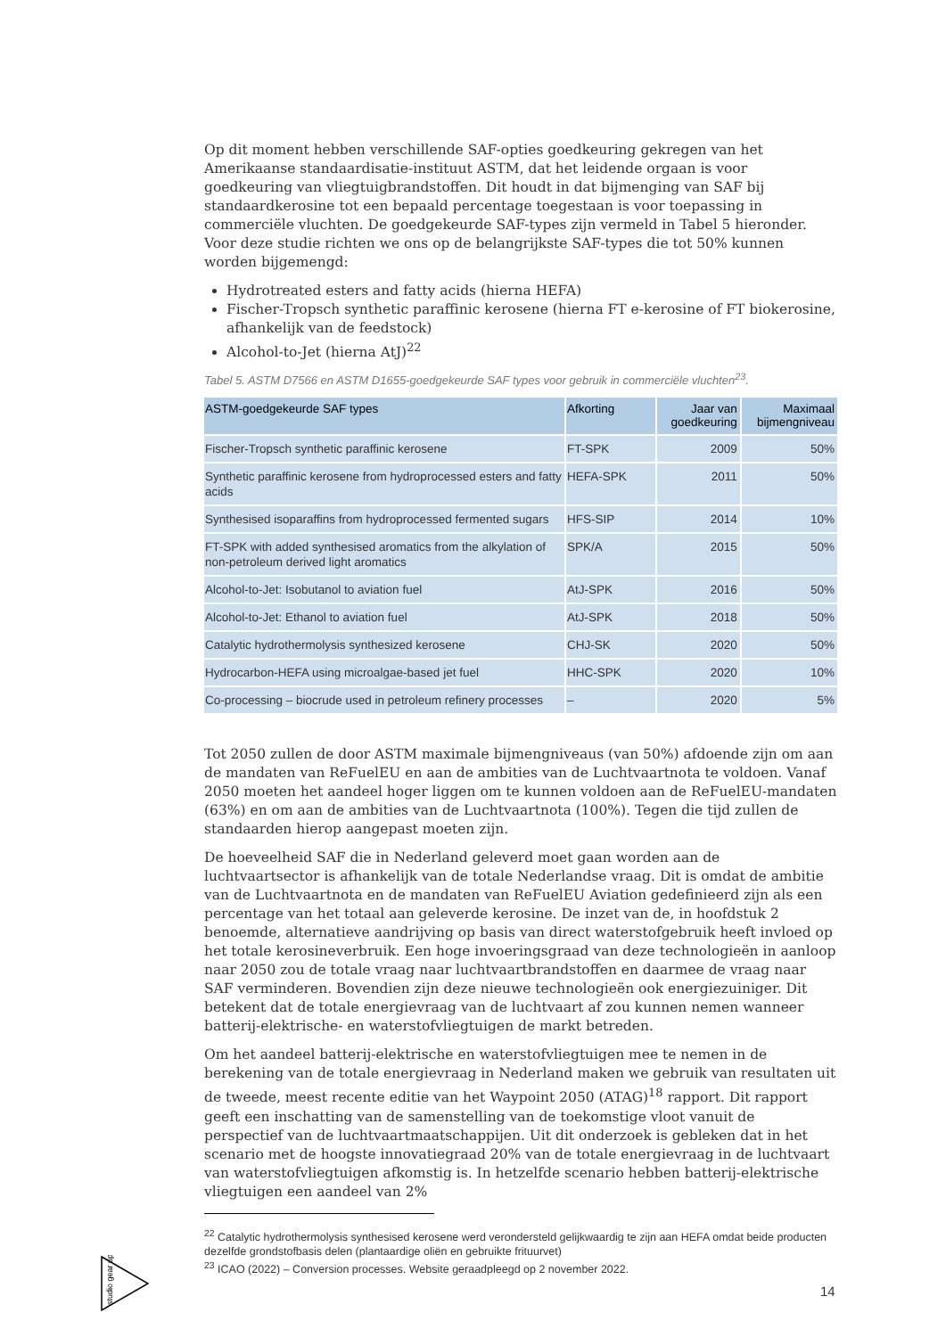Op dit moment hebben verschillende SAF-opties goedkeuring gekregen van het Amerikaanse standaardisatie-instituut ASTM, dat het leidende orgaan is voor goedkeuring van vliegtuigbrandstoffen. Dit houdt in dat bijmenging van SAF bij standaardkerosine tot een bepaald percentage toegestaan is voor toepassing in commerciële vluchten. De goedgekeurde SAF-types zijn vermeld in Tabel 5 hieronder. Voor deze studie richten we ons op de belangrijkste SAF-types die tot 50% kunnen worden bijgemengd:
Hydrotreated esters and fatty acids (hierna HEFA)
Fischer-Tropsch synthetic paraffinic kerosene (hierna FT e-kerosine of FT biokerosine, afhankelijk van de feedstock)
Alcohol-to-Jet (hierna AtJ)<sup>22</sup>
Tabel 5. ASTM D7566 en ASTM D1655-goedgekeurde SAF types voor gebruik in commerciële vluchten<sup>23</sup>.
| ASTM-goedgekeurde SAF types | Afkorting | Jaar van goedkeuring | Maximaal bijmengniveau |
| --- | --- | --- | --- |
| Fischer-Tropsch synthetic paraffinic kerosene | FT-SPK | 2009 | 50% |
| Synthetic paraffinic kerosene from hydroprocessed esters and fatty acids | HEFA-SPK | 2011 | 50% |
| Synthesised isoparaffins from hydroprocessed fermented sugars | HFS-SIP | 2014 | 10% |
| FT-SPK with added synthesised aromatics from the alkylation of non-petroleum derived light aromatics | SPK/A | 2015 | 50% |
| Alcohol-to-Jet: Isobutanol to aviation fuel | AtJ-SPK | 2016 | 50% |
| Alcohol-to-Jet: Ethanol to aviation fuel | AtJ-SPK | 2018 | 50% |
| Catalytic hydrothermolysis synthesized kerosene | CHJ-SK | 2020 | 50% |
| Hydrocarbon-HEFA using microalgae-based jet fuel | HHC-SPK | 2020 | 10% |
| Co-processing – biocrude used in petroleum refinery processes | – | 2020 | 5% |
Tot 2050 zullen de door ASTM maximale bijmengniveaus (van 50%) afdoende zijn om aan de mandaten van ReFuelEU en aan de ambities van de Luchtvaartnota te voldoen. Vanaf 2050 moeten het aandeel hoger liggen om te kunnen voldoen aan de ReFuelEU-mandaten (63%) en om aan de ambities van de Luchtvaartnota (100%). Tegen die tijd zullen de standaarden hierop aangepast moeten zijn.
De hoeveelheid SAF die in Nederland geleverd moet gaan worden aan de luchtvaartsector is afhankelijk van de totale Nederlandse vraag. Dit is omdat de ambitie van de Luchtvaartnota en de mandaten van ReFuelEU Aviation gedefinieerd zijn als een percentage van het totaal aan geleverde kerosine. De inzet van de, in hoofdstuk 2 benoemde, alternatieve aandrijving op basis van direct waterstofgebruik heeft invloed op het totale kerosineverbruik. Een hoge invoeringsgraad van deze technologieën in aanloop naar 2050 zou de totale vraag naar luchtvaartbrandstoffen en daarmee de vraag naar SAF verminderen. Bovendien zijn deze nieuwe technologieën ook energiezuiniger. Dit betekent dat de totale energievraag van de luchtvaart af zou kunnen nemen wanneer batterij-elektrische- en waterstofvliegtuigen de markt betreden.
Om het aandeel batterij-elektrische en waterstofvliegtuigen mee te nemen in de berekening van de totale energievraag in Nederland maken we gebruik van resultaten uit de tweede, meest recente editie van het Waypoint 2050 (ATAG)<sup>18</sup> rapport. Dit rapport geeft een inschatting van de samenstelling van de toekomstige vloot vanuit de perspectief van de luchtvaartmaatschappijen. Uit dit onderzoek is gebleken dat in het scenario met de hoogste innovatiegraad 20% van de totale energievraag in de luchtvaart van waterstofvliegtuigen afkomstig is. In hetzelfde scenario hebben batterij-elektrische vliegtuigen een aandeel van 2%
<sup>22</sup> Catalytic hydrothermolysis synthesised kerosene werd verondersteld gelijkwaardig te zijn aan HEFA omdat beide producten dezelfde grondstofbasis delen (plantaardige oliën en gebruikte frituurvet)
<sup>23</sup> ICAO (2022) – Conversion processes. Website geraadpleegd op 2 november 2022.
studio gear up
14